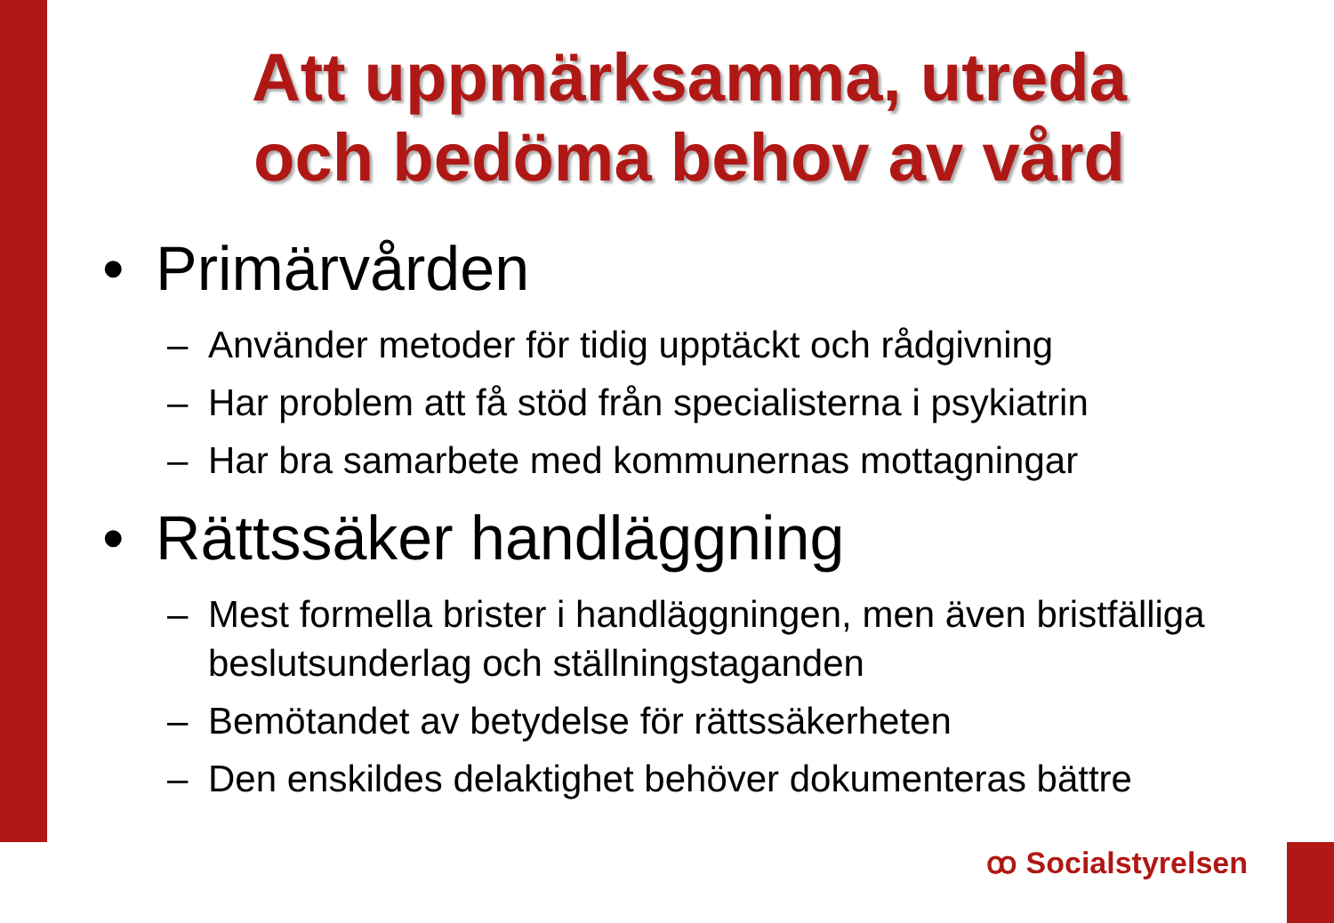Att uppmärksamma, utreda
och bedöma behov av vård
• Primärvården
– Använder metoder för tidig upptäckt och rådgivning
– Har problem att få stöd från specialisterna i psykiatrin
– Har bra samarbete med kommunernas mottagningar
• Rättssäker handläggning
– Mest formella brister i handläggningen, men även bristfälliga beslutsunderlag och ställningstaganden
– Bemötandet av betydelse för rättssäkerheten
– Den enskildes delaktighet behöver dokumenteras bättre
ꝏ Socialstyrelsen